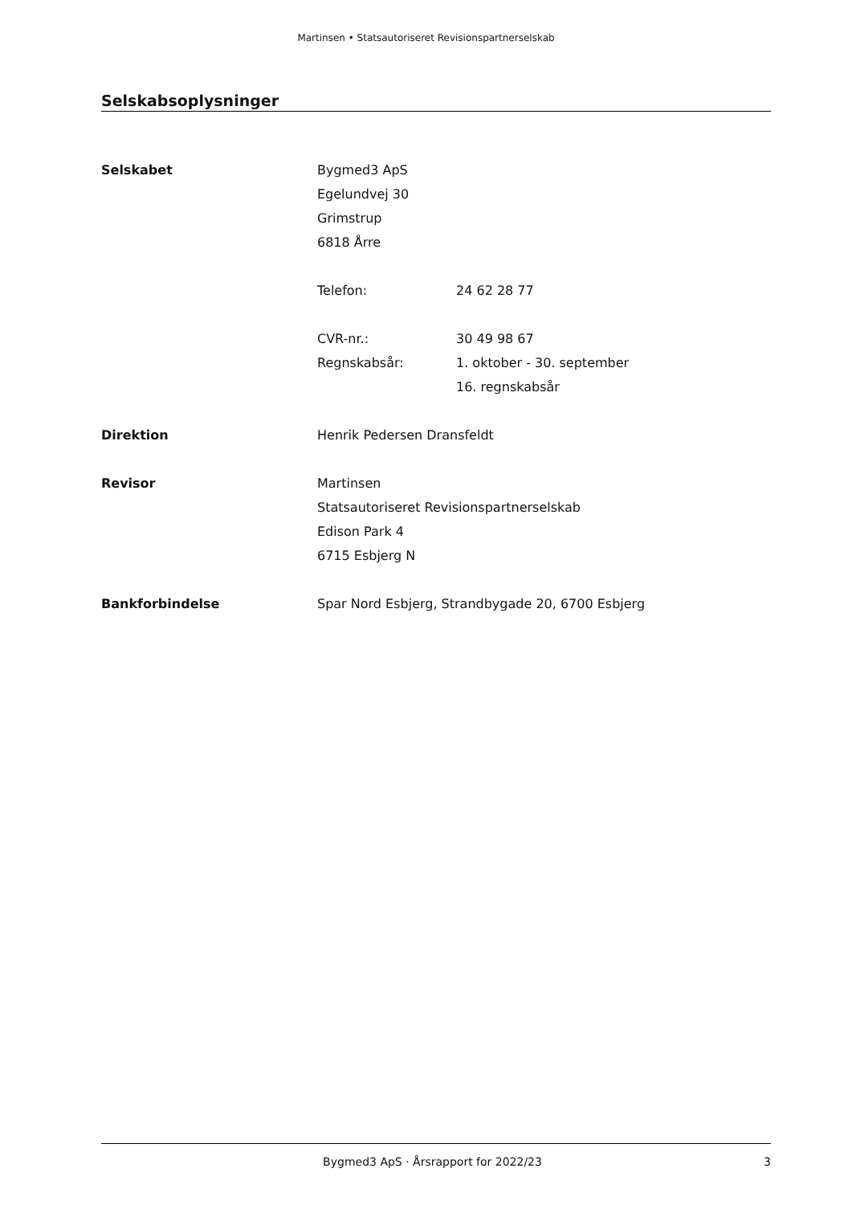Martinsen • Statsautoriseret Revisionspartnerselskab
Selskabsoplysninger
Selskabet Bygmed3 ApS
Egelundvej 30
Grimstrup
6818 Årre
Telefon: 24 62 28 77
CVR-nr.: 30 49 98 67
Regnskabsår: 1. oktober - 30. september
16. regnskabsår
Direktion Henrik Pedersen Dransfeldt
Revisor Martinsen
Statsautoriseret Revisionspartnerselskab
Edison Park 4
6715 Esbjerg N
Bankforbindelse Spar Nord Esbjerg, Strandbygade 20, 6700 Esbjerg
Bygmed3 ApS · Årsrapport for 2022/23
3